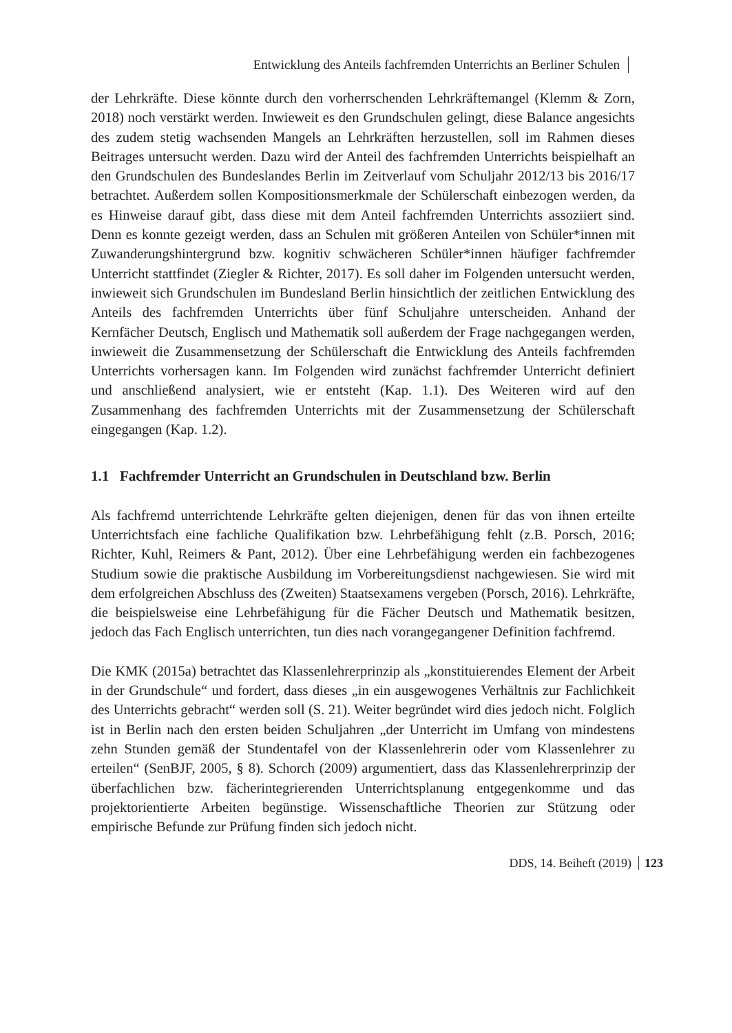Entwicklung des Anteils fachfremden Unterrichts an Berliner Schulen
der Lehrkräfte. Diese könnte durch den vorherrschenden Lehrkräftemangel (Klemm & Zorn, 2018) noch verstärkt werden. Inwieweit es den Grundschulen gelingt, diese Balance angesichts des zudem stetig wachsenden Mangels an Lehrkräften herzustellen, soll im Rahmen dieses Beitrages untersucht werden. Dazu wird der Anteil des fachfremden Unterrichts beispielhaft an den Grundschulen des Bundeslandes Berlin im Zeitverlauf vom Schuljahr 2012/13 bis 2016/17 betrachtet. Außerdem sollen Kompositionsmerkmale der Schülerschaft einbezogen werden, da es Hinweise darauf gibt, dass diese mit dem Anteil fachfremden Unterrichts assoziiert sind. Denn es konnte gezeigt werden, dass an Schulen mit größeren Anteilen von Schüler*innen mit Zuwanderungshintergrund bzw. kognitiv schwächeren Schüler*innen häufiger fachfremder Unterricht stattfindet (Ziegler & Richter, 2017). Es soll daher im Folgenden untersucht werden, inwieweit sich Grundschulen im Bundesland Berlin hinsichtlich der zeitlichen Entwicklung des Anteils des fachfremden Unterrichts über fünf Schuljahre unterscheiden. Anhand der Kernfächer Deutsch, Englisch und Mathematik soll außerdem der Frage nachgegangen werden, inwieweit die Zusammensetzung der Schülerschaft die Entwicklung des Anteils fachfremden Unterrichts vorhersagen kann. Im Folgenden wird zunächst fachfremder Unterricht definiert und anschließend analysiert, wie er entsteht (Kap. 1.1). Des Weiteren wird auf den Zusammenhang des fachfremden Unterrichts mit der Zusammensetzung der Schülerschaft eingegangen (Kap. 1.2).
1.1 Fachfremder Unterricht an Grundschulen in Deutschland bzw. Berlin
Als fachfremd unterrichtende Lehrkräfte gelten diejenigen, denen für das von ihnen erteilte Unterrichtsfach eine fachliche Qualifikation bzw. Lehrbefähigung fehlt (z.B. Porsch, 2016; Richter, Kuhl, Reimers & Pant, 2012). Über eine Lehrbefähigung werden ein fachbezogenes Studium sowie die praktische Ausbildung im Vorbereitungsdienst nachgewiesen. Sie wird mit dem erfolgreichen Abschluss des (Zweiten) Staatsexamens vergeben (Porsch, 2016). Lehrkräfte, die beispielsweise eine Lehrbefähigung für die Fächer Deutsch und Mathematik besitzen, jedoch das Fach Englisch unterrichten, tun dies nach vorangegangener Definition fachfremd.
Die KMK (2015a) betrachtet das Klassenlehrerprinzip als „konstituierendes Element der Arbeit in der Grundschule“ und fordert, dass dieses „in ein ausgewogenes Verhältnis zur Fachlichkeit des Unterrichts gebracht“ werden soll (S. 21). Weiter begründet wird dies jedoch nicht. Folglich ist in Berlin nach den ersten beiden Schuljahren „der Unterricht im Umfang von mindestens zehn Stunden gemäß der Stundentafel von der Klassenlehrerin oder vom Klassenlehrer zu erteilen“ (SenBJF, 2005, § 8). Schorch (2009) argumentiert, dass das Klassenlehrerprinzip der überfachlichen bzw. fächerintegrierenden Unterrichtsplanung entgegenkomme und das projektorientierte Arbeiten begünstige. Wissenschaftliche Theorien zur Stützung oder empirische Befunde zur Prüfung finden sich jedoch nicht.
DDS, 14. Beiheft (2019) 123